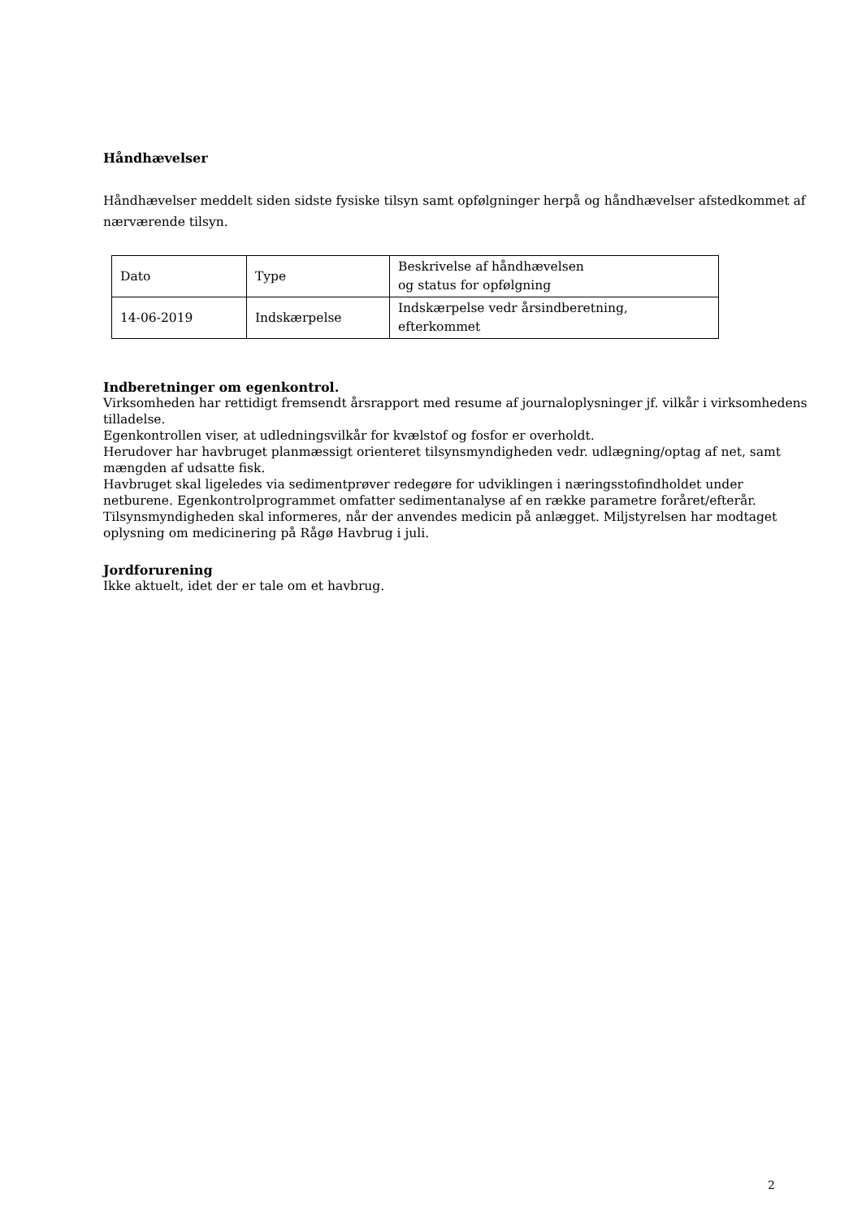Håndhævelser
Håndhævelser meddelt siden sidste fysiske tilsyn samt opfølgninger herpå og håndhævelser afstedkommet af nærværende tilsyn.
| Dato | Type | Beskrivelse af håndhævelsen og status for opfølgning |
| 14-06-2019 | Indskærpelse | Indskærpelse vedr årsindberetning, efterkommet |
Indberetninger om egenkontrol.
Virksomheden har rettidigt fremsendt årsrapport med resume af journaloplysninger jf. vilkår i virksomhedens tilladelse.
Egenkontrollen viser, at udledningsvilkår for kvælstof og fosfor er overholdt.
Herudover har havbruget planmæssigt orienteret tilsynsmyndigheden vedr. udlægning/optag af net, samt mængden af udsatte fisk.
Havbruget skal ligeledes via sedimentprøver redegøre for udviklingen i næringsstofindholdet under netburene. Egenkontrolprogrammet omfatter sedimentanalyse af en række parametre foråret/efterår.
Tilsynsmyndigheden skal informeres, når der anvendes medicin på anlægget. Miljstyrelsen har modtaget oplysning om medicinering på Rågø Havbrug i juli.
Jordforurening
Ikke aktuelt, idet der er tale om et havbrug.
2